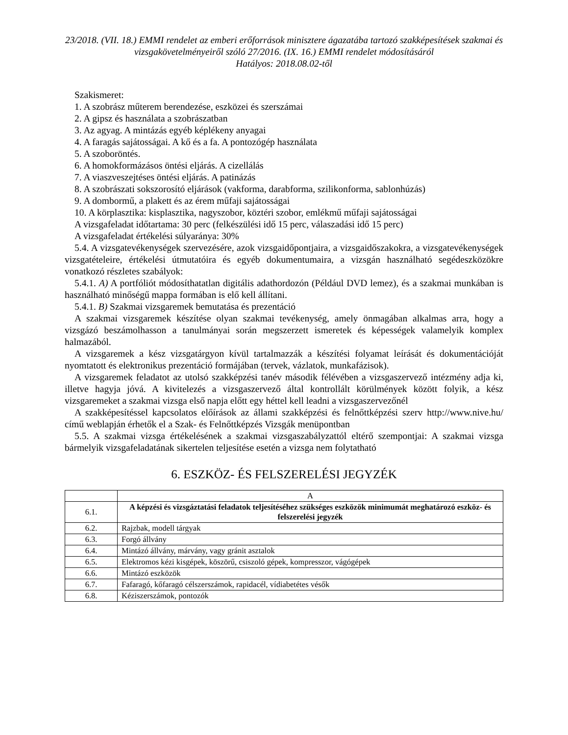23/2018. (VII. 18.) EMMI rendelet az emberi erőforrások minisztere ágazatába tartozó szakképesítések szakmai és vizsgakövetelményeiről szóló 27/2016. (IX. 16.) EMMI rendelet módosításáról
Hatályos: 2018.08.02-től
Szakismeret:
1. A szobrász műterem berendezése, eszközei és szerszámai
2. A gipsz és használata a szobrászatban
3. Az agyag. A mintázás egyéb képlékeny anyagai
4. A faragás sajátosságai. A kő és a fa. A pontozógép használata
5. A szoboröntés.
6. A homokformázásos öntési eljárás. A cizellálás
7. A viaszveszejtéses öntési eljárás. A patinázás
8. A szobrászati sokszorosító eljárások (vakforma, darabforma, szilikonforma, sablonhúzás)
9. A dombormű, a plakett és az érem műfaji sajátosságai
10. A körplasztika: kisplasztika, nagyszobor, köztéri szobor, emlékmű műfaji sajátosságai
A vizsgafeladat időtartama: 30 perc (felkészülési idő 15 perc, válaszadási idő 15 perc)
A vizsgafeladat értékelési súlyaránya: 30%
5.4. A vizsgatevékenységek szervezésére, azok vizsgaidőpontjaira, a vizsgaidőszakokra, a vizsgatevékenységek vizsgatételeire, értékelési útmutatóira és egyéb dokumentumaira, a vizsgán használható segédeszközökre vonatkozó részletes szabályok:
5.4.1. A) A portfóliót módosíthatatlan digitális adathordozón (Például DVD lemez), és a szakmai munkában is használható minőségű mappa formában is elő kell állítani.
5.4.1. B) Szakmai vizsgaremek bemutatása és prezentáció
A szakmai vizsgaremek készítése olyan szakmai tevékenység, amely önmagában alkalmas arra, hogy a vizsgázó beszámolhasson a tanulmányai során megszerzett ismeretek és képességek valamelyik komplex halmazából.
A vizsgaremek a kész vizsgatárgyon kívül tartalmazzák a készítési folyamat leírását és dokumentációját nyomtatott és elektronikus prezentáció formájában (tervek, vázlatok, munkafázisok).
A vizsgaremek feladatot az utolsó szakképzési tanév második félévében a vizsgaszervező intézmény adja ki, illetve hagyja jóvá. A kivitelezés a vizsgaszervező által kontrollált körülmények között folyik, a kész vizsgaremeket a szakmai vizsga első napja előtt egy héttel kell leadni a vizsgaszervezőnél
A szakképesítéssel kapcsolatos előírások az állami szakképzési és felnőttképzési szerv http://www.nive.hu/ című weblapján érhetők el a Szak- és Felnőttképzés Vizsgák menüpontban
5.5. A szakmai vizsga értékelésének a szakmai vizsgaszabályzattól eltérő szempontjai: A szakmai vizsga bármelyik vizsgafeladatának sikertelen teljesítése esetén a vizsga nem folytatható
6. ESZKÖZ- ÉS FELSZERELÉSI JEGYZÉK
| | A |
| 6.1. | A képzési és vizsgáztatási feladatok teljesítéséhez szükséges eszközök minimumát meghatározó eszköz- és felszerelési jegyzék |
| 6.2. | Rajzbak, modell tárgyak |
| 6.3. | Forgó állvány |
| 6.4. | Mintázó állvány, márvány, vagy gránit asztalok |
| 6.5. | Elektromos kézi kisgépek, köszörű, csiszoló gépek, kompresszor, vágógépek |
| 6.6. | Mintázó eszközök |
| 6.7. | Fafaragó, kőfaragó célszerszámok, rapidacél, vídiabetétes vésők |
| 6.8. | Kéziszerszámok, pontozók |